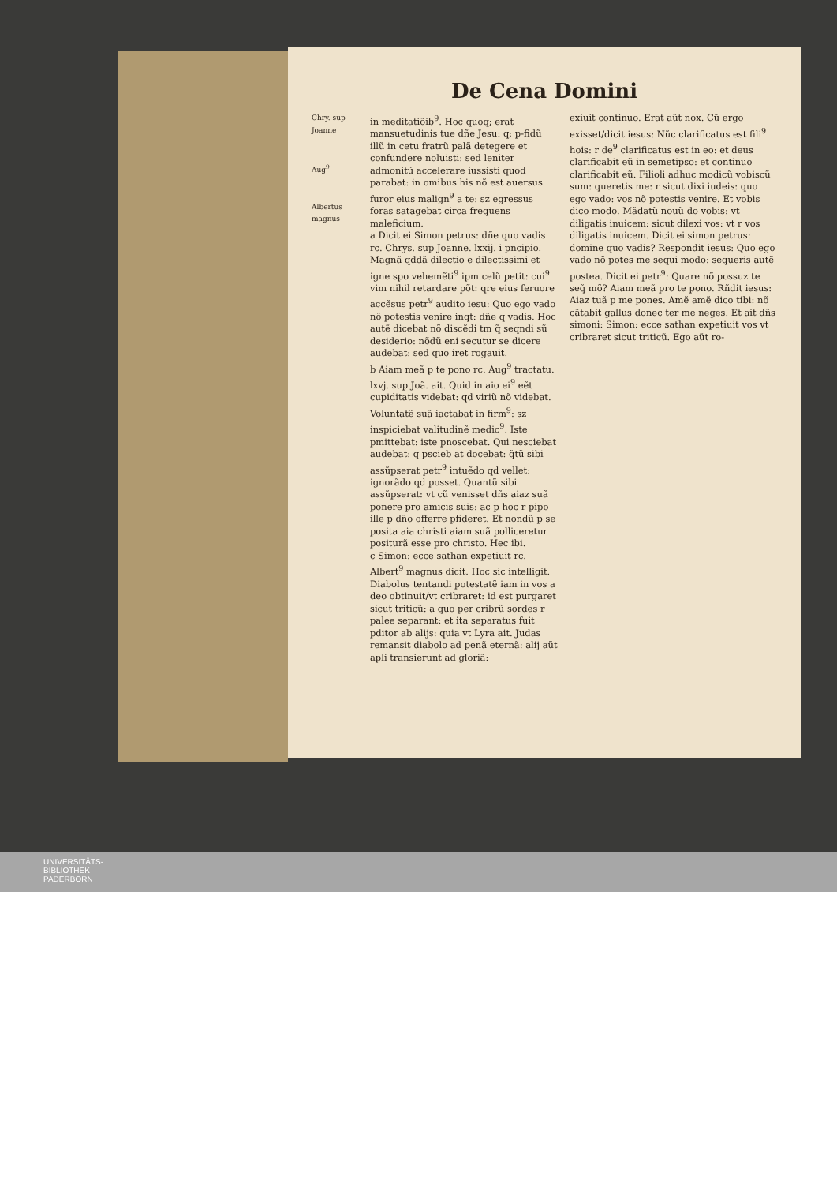De Cena Domini
Chry. sup Joanne
Aug<sup>9</sup>
Albertus magnus
in meditatiõib<sup>9</sup>. Hoc quoq; erat mansuetudinis tue dñe Jesu: q; p-fidũ illũ in cetu fratrũ palã detegere et confundere noluisti: sed leniter admonitũ accelerare iussisti quod parabat: in omibus his nõ est auersus furor eius malign<sup>9</sup> a te: sz egressus foras satagebat circa frequens maleficium.
a Dicit ei Simon petrus: dñe quo vadis rc. Chrys. sup Joanne. lxxij. i pncipio. Magnã qddã dilectio e dilectissimi et igne spo vehemẽti<sup>9</sup> ipm celũ petit: cui<sup>9</sup> vim nihil retardare põt: qre eius feruore accẽsus petr<sup>9</sup> audito iesu: Quo ego vado nõ potestis venire inqt: dñe q vadis. Hoc autẽ dicebat nõ discẽdi tm q̃ seqndi sũ desiderio: nõdũ eni secutur se dicere audebat: sed quo iret rogauit.
b Aiam meã p te pono rc. Aug<sup>9</sup> tractatu. lxvj. sup Joã. ait. Quid in aio ei<sup>9</sup> eẽt cupiditatis videbat: qd viriũ nõ videbat. Voluntatẽ suã iactabat in firm<sup>9</sup>: sz inspiciebat valitudinẽ medic<sup>9</sup>. Iste pmittebat: iste pnoscebat. Qui nesciebat audebat: q pscieb at docebat: q̃tũ sibi assũpserat petr<sup>9</sup> intuẽdo qd vellet: ignorãdo qd posset. Quantũ sibi assũpserat: vt cũ venisset dñs aiaz suã ponere pro amicis suis: ac p hoc r pipo ille p dño offerre pfideret. Et nondũ p se posita aia christi aiam suã polliceretur positurã esse pro christo. Hec ibi.
c Simon: ecce sathan expetiuit rc. Albert<sup>9</sup> magnus dicit. Hoc sic intelligit. Diabolus tentandi potestatẽ iam in vos a deo obtinuit/vt cribraret: id est purgaret sicut triticũ: a quo per cribrũ sordes r palee separant: et ita separatus fuit pditor ab alijs: quia vt Lyra ait. Judas remansit diabolo ad penã eternã: alij aũt apli transierunt ad gloriã:
exiuit continuo. Erat aũt nox. Cũ ergo exisset/dicit iesus: Nũc clarificatus est fili<sup>9</sup> hois: r de<sup>9</sup> clarificatus est in eo: et deus clarificabit eũ in semetipso: et continuo clarificabit eũ. Filioli adhuc modicũ vobiscũ sum: queretis me: r sicut dixi iudeis: quo ego vado: vos nõ potestis venire. Et vobis dico modo. Mãdatũ nouũ do vobis: vt diligatis inuicem: sicut dilexi vos: vt r vos diligatis inuicem. Dicit ei simon petrus: domine quo vadis? Respondit iesus: Quo ego vado nõ potes me sequi modo: sequeris autẽ postea. Dicit ei petr<sup>9</sup>: Quare nõ possuz te seq̃ mõ? Aiam meã pro te pono. Rñdit iesus: Aiaz tuã p me pones. Amẽ amẽ dico tibi: nõ cãtabit gallus donec ter me neges. Et ait dñs simoni: Simon: ecce sathan expetiuit vos vt cribraret sicut triticũ. Ego aũt ro-
UNIVERSITÄTS-
BIBLIOTHEK
PADERBORN